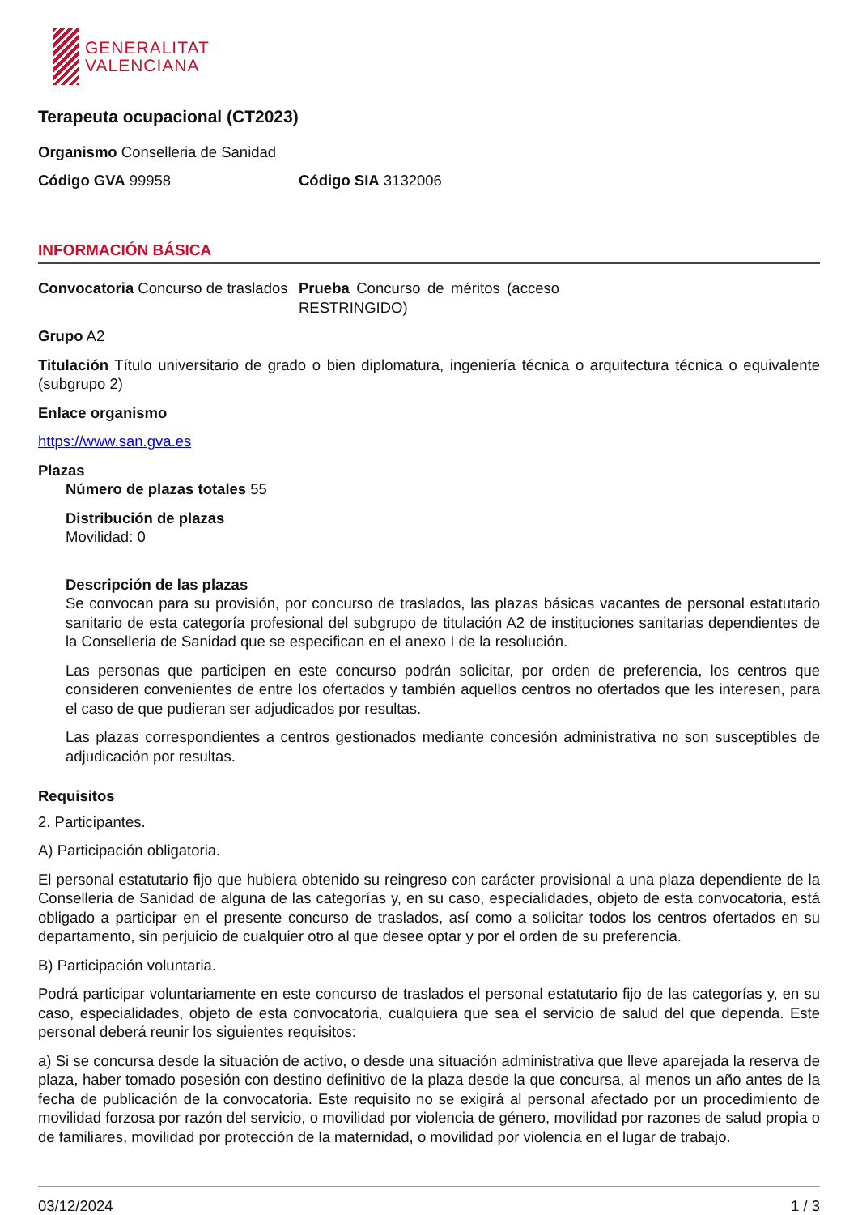GENERALITAT
VALENCIANA
Terapeuta ocupacional (CT2023)
Organismo Conselleria de Sanidad
Código GVA 99958 Código SIA 3132006
INFORMACIÓN BÁSICA
Convocatoria Concurso de traslados
Prueba Concurso de méritos (acceso RESTRINGIDO)
Grupo A2
Titulación Título universitario de grado o bien diplomatura, ingeniería técnica o arquitectura técnica o equivalente (subgrupo 2)
Enlace organismo
https://www.san.gva.es
Plazas
Número de plazas totales 55
Distribución de plazas
Movilidad: 0
Descripción de las plazas
Se convocan para su provisión, por concurso de traslados, las plazas básicas vacantes de personal estatutario sanitario de esta categoría profesional del subgrupo de titulación A2 de instituciones sanitarias dependientes de la Conselleria de Sanidad que se especifican en el anexo I de la resolución.
Las personas que participen en este concurso podrán solicitar, por orden de preferencia, los centros que consideren convenientes de entre los ofertados y también aquellos centros no ofertados que les interesen, para el caso de que pudieran ser adjudicados por resultas.
Las plazas correspondientes a centros gestionados mediante concesión administrativa no son susceptibles de adjudicación por resultas.
Requisitos
2. Participantes.
A) Participación obligatoria.
El personal estatutario fijo que hubiera obtenido su reingreso con carácter provisional a una plaza dependiente de la Conselleria de Sanidad de alguna de las categorías y, en su caso, especialidades, objeto de esta convocatoria, está obligado a participar en el presente concurso de traslados, así como a solicitar todos los centros ofertados en su departamento, sin perjuicio de cualquier otro al que desee optar y por el orden de su preferencia.
B) Participación voluntaria.
Podrá participar voluntariamente en este concurso de traslados el personal estatutario fijo de las categorías y, en su caso, especialidades, objeto de esta convocatoria, cualquiera que sea el servicio de salud del que dependa. Este personal deberá reunir los siguientes requisitos:
a) Si se concursa desde la situación de activo, o desde una situación administrativa que lleve aparejada la reserva de plaza, haber tomado posesión con destino definitivo de la plaza desde la que concursa, al menos un año antes de la fecha de publicación de la convocatoria. Este requisito no se exigirá al personal afectado por un procedimiento de movilidad forzosa por razón del servicio, o movilidad por violencia de género, movilidad por razones de salud propia o de familiares, movilidad por protección de la maternidad, o movilidad por violencia en el lugar de trabajo.
03/12/2024 1 / 3